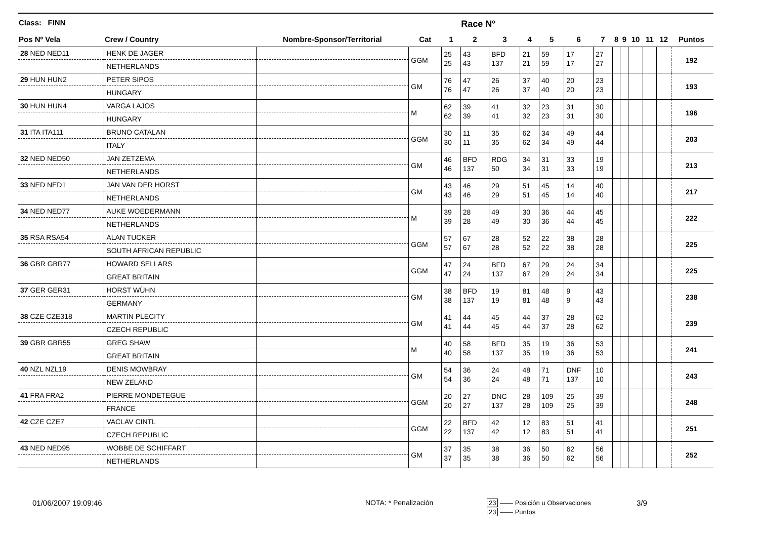| Class: FINN | | | | | Race Nº | | | | | | | | | | | | |
| --- | --- | --- | --- | --- | --- | --- | --- | --- | --- | --- | --- | --- | --- | --- | --- | --- | --- |
| Pos Nº Vela | Crew / Country | Nombre-Sponsor/Territorial | Cat | 1 | 2 | 3 | 4 | 5 | 6 | 7 | 8 | 9 | 10 | 11 | 12 | Puntos | |
| 28 NED NED11 | HENK DE JAGER | | GGM | 25 25 | 43 43 | BFD 137 | 21 21 | 59 59 | 17 17 | 27 27 | | | | | | 192 | |
| | NETHERLANDS | | | | | | | | | | | | | | | | |
| 29 HUN HUN2 | PETER SIPOS | | GM | 76 76 | 47 47 | 26 26 | 37 37 | 40 40 | 20 20 | 23 23 | | | | | | 193 | |
| | HUNGARY | | | | | | | | | | | | | | | | |
| 30 HUN HUN4 | VARGA LAJOS | | M | 62 62 | 39 39 | 41 41 | 32 32 | 23 23 | 31 31 | 30 30 | | | | | | 196 | |
| | HUNGARY | | | | | | | | | | | | | | | | |
| 31 ITA ITA111 | BRUNO CATALAN | | GGM | 30 30 | 11 11 | 35 35 | 62 62 | 34 34 | 49 49 | 44 44 | | | | | | 203 | |
| | ITALY | | | | | | | | | | | | | | | | |
| 32 NED NED50 | JAN ZETZEMA | | GM | 46 46 | BFD 137 | RDG 50 | 34 34 | 31 31 | 33 33 | 19 19 | | | | | | 213 | |
| | NETHERLANDS | | | | | | | | | | | | | | | | |
| 33 NED NED1 | JAN VAN DER HORST | | GM | 43 43 | 46 46 | 29 29 | 51 51 | 45 45 | 14 14 | 40 40 | | | | | | 217 | |
| | NETHERLANDS | | | | | | | | | | | | | | | | |
| 34 NED NED77 | AUKE WOEDERMANN | | M | 39 39 | 28 28 | 49 49 | 30 30 | 36 36 | 44 44 | 45 45 | | | | | | 222 | |
| | NETHERLANDS | | | | | | | | | | | | | | | | |
| 35 RSA RSA54 | ALAN TUCKER | | GGM | 57 57 | 67 67 | 28 28 | 52 52 | 22 22 | 38 38 | 28 28 | | | | | | 225 | |
| | SOUTH AFRICAN REPUBLIC | | | | | | | | | | | | | | | | |
| 36 GBR GBR77 | HOWARD SELLARS | | GGM | 47 47 | 24 24 | BFD 137 | 67 67 | 29 29 | 24 24 | 34 34 | | | | | | 225 | |
| | GREAT BRITAIN | | | | | | | | | | | | | | | | |
| 37 GER GER31 | HORST WÜHN | | GM | 38 38 | BFD 137 | 19 19 | 81 81 | 48 48 | 9 9 | 43 43 | | | | | | 238 | |
| | GERMANY | | | | | | | | | | | | | | | | |
| 38 CZE CZE318 | MARTIN PLECITY | | GM | 41 41 | 44 44 | 45 45 | 44 44 | 37 37 | 28 28 | 62 62 | | | | | | 239 | |
| | CZECH REPUBLIC | | | | | | | | | | | | | | | | |
| 39 GBR GBR55 | GREG SHAW | | M | 40 40 | 58 58 | BFD 137 | 35 35 | 19 19 | 36 36 | 53 53 | | | | | | 241 | |
| | GREAT BRITAIN | | | | | | | | | | | | | | | | |
| 40 NZL NZL19 | DENIS MOWBRAY | | GM | 54 54 | 36 36 | 24 24 | 48 48 | 71 71 | DNF 137 | 10 10 | | | | | | 243 | |
| | NEW ZELAND | | | | | | | | | | | | | | | | |
| 41 FRA FRA2 | PIERRE MONDETEGUE | | GGM | 20 20 | 27 27 | DNC 137 | 28 28 | 109 109 | 25 25 | 39 39 | | | | | | 248 | |
| | FRANCE | | | | | | | | | | | | | | | | |
| 42 CZE CZE7 | VACLAV CINTL | | GGM | 22 22 | BFD 137 | 42 42 | 12 12 | 83 83 | 51 51 | 41 41 | | | | | | 251 | |
| | CZECH REPUBLIC | | | | | | | | | | | | | | | | |
| 43 NED NED95 | WOBBE DE SCHIFFART | | GM | 37 37 | 35 35 | 38 38 | 36 36 | 50 50 | 62 62 | 56 56 | | | | | | 252 | |
| | NETHERLANDS | | | | | | | | | | | | | | | | |
01/06/2007 19:09:46 NOTA: * Penalización
23 —— Posición u Observaciones
23 —— Puntos
3/9